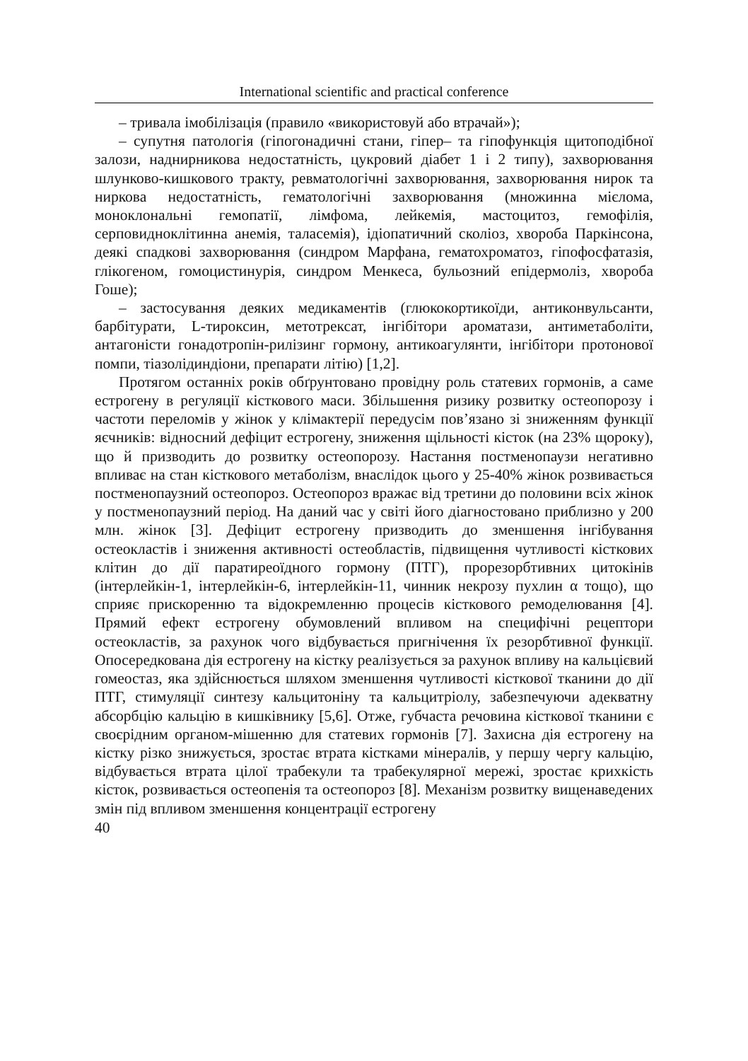International scientific and practical conference
– тривала імобілізація (правило «використовуй або втрачай»);
– супутня патологія (гіпогонадичні стани, гіпер– та гіпофункція щитоподібної залози, наднирникова недостатність, цукровий діабет 1 і 2 типу), захворювання шлунково-кишкового тракту, ревматологічні захворювання, захворювання нирок та ниркова недостатність, гематологічні захворювання (множинна мієлома, моноклональні гемопатії, лімфома, лейкемія, мастоцитоз, гемофілія, серповидноклітинна анемія, таласемія), ідіопатичний сколіоз, хвороба Паркінсона, деякі спадкові захворювання (синдром Марфана, гематохроматоз, гіпофосфатазія, глікогеном, гомоцистинурія, синдром Менкеса, бульозний епідермоліз, хвороба Гоше);
– застосування деяких медикаментів (глюкокортикоїди, антиконвульсанти, барбітурати, L-тироксин, метотрексат, інгібітори ароматази, антиметаболіти, антагоністи гонадотропін-рилізинг гормону, антикоагулянти, інгібітори протонової помпи, тіазолідиндіони, препарати літію) [1,2].
Протягом останніх років обґрунтовано провідну роль статевих гормонів, а саме естрогену в регуляції кісткового маси. Збільшення ризику розвитку остеопорозу і частоти переломів у жінок у клімактерії передусім пов’язано зі зниженням функції яєчників: відносний дефіцит естрогену, зниження щільності кісток (на 23% щороку), що й призводить до розвитку остеопорозу. Настання постменопаузи негативно впливає на стан кісткового метаболізм, внаслідок цього у 25-40% жінок розвивається постменопаузний остеопороз. Остеопороз вражає від третини до половини всіх жінок у постменопаузний період. На даний час у світі його діагностовано приблизно у 200 млн. жінок [3]. Дефіцит естрогену призводить до зменшення інгібування остеокластів і зниження активності остеобластів, підвищення чутливості кісткових клітин до дії паратиреоїдного гормону (ПТГ), прорезорбтивних цитокінів (інтерлейкін-1, інтерлейкін-6, інтерлейкін-11, чинник некрозу пухлин α тощо), що сприяє прискоренню та відокремленню процесів кісткового ремоделювання [4]. Прямий ефект естрогену обумовлений впливом на специфічні рецептори остеокластів, за рахунок чого відбувається пригнічення їх резорбтивної функції. Опосередкована дія естрогену на кістку реалізується за рахунок впливу на кальцієвий гомеостаз, яка здійснюється шляхом зменшення чутливості кісткової тканини до дії ПТГ, стимуляції синтезу кальцитоніну та кальцитріолу, забезпечуючи адекватну абсорбцію кальцію в кишківнику [5,6]. Отже, губчаста речовина кісткової тканини є своєрідним органом-мішенню для статевих гормонів [7]. Захисна дія естрогену на кістку різко знижується, зростає втрата кістками мінералів, у першу чергу кальцію, відбувається втрата цілої трабекули та трабекулярної мережі, зростає крихкість кісток, розвивається остеопенія та остеопороз [8]. Механізм розвитку вищенаведених змін під впливом зменшення концентрації естрогену
40